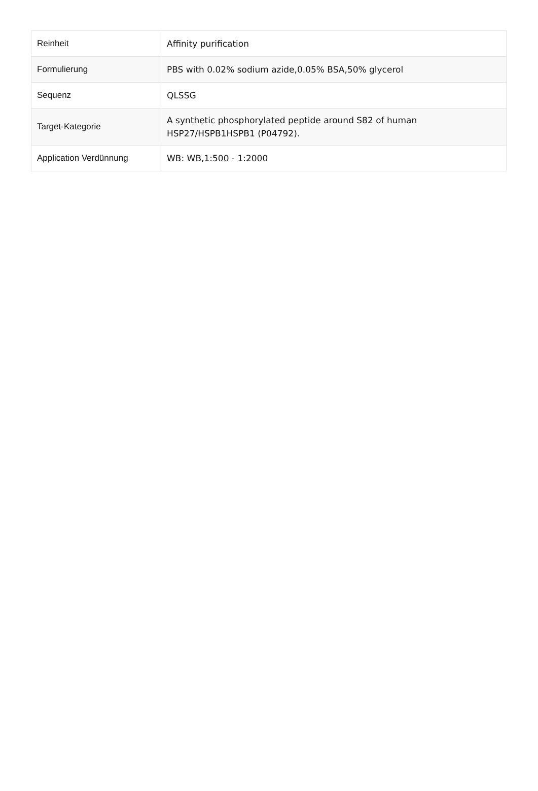| Reinheit | Affinity purification |
| Formulierung | PBS with 0.02% sodium azide,0.05% BSA,50% glycerol |
| Sequenz | QLSSG |
| Target-Kategorie | A synthetic phosphorylated peptide around S82 of human HSP27/HSPB1HSPB1 (P04792). |
| Application Verdünnung | WB: WB,1:500 - 1:2000 |